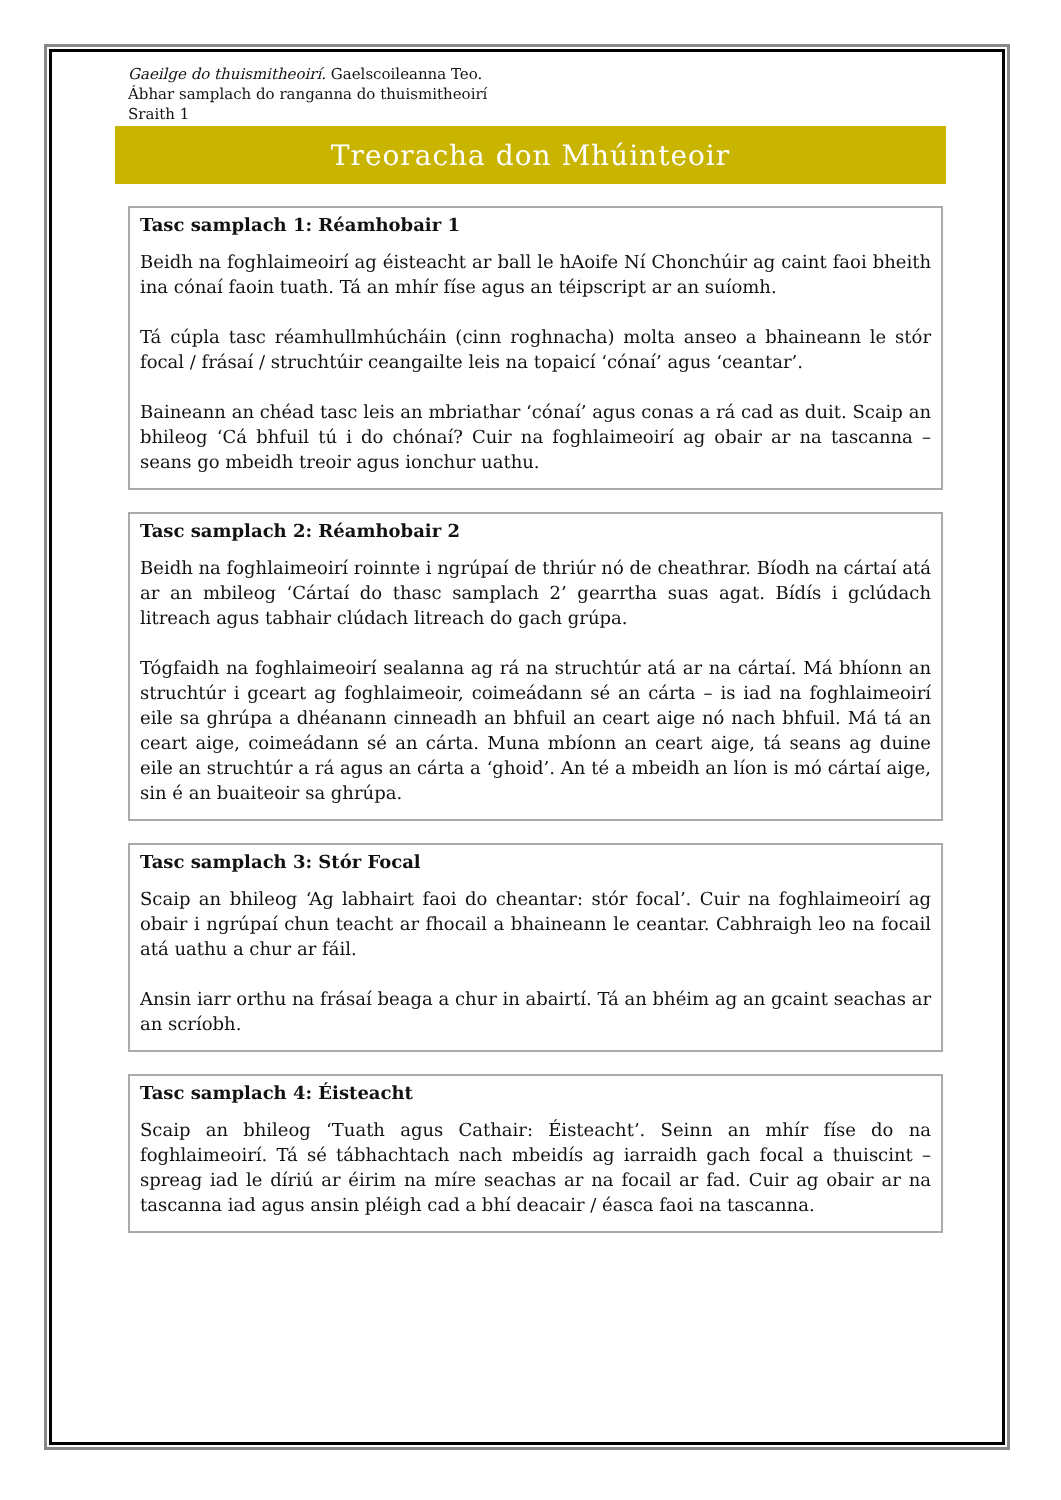Gaeilge do thuismitheoirí. Gaelscoileanna Teo.
Ábhar samplach do ranganna do thuismitheoirí
Sraith 1
Treoracha don Mhúinteoir
Tasc samplach 1: Réamhobair 1
Beidh na foghlaimeoirí ag éisteacht ar ball le hAoife Ní Chonchúir ag caint faoi bheith ina cónaí faoin tuath. Tá an mhír físe agus an téipscript ar an suíomh.
Tá cúpla tasc réamhullmhúcháin (cinn roghnacha) molta anseo a bhaineann le stór focal / frásaí / struchtúir ceangailte leis na topaicí ‘cónaí’ agus ‘ceantar’.
Baineann an chéad tasc leis an mbriathar ‘cónaí’ agus conas a rá cad as duit. Scaip an bhileog ‘Cá bhfuil tú i do chónaí? Cuir na foghlaimeoirí ag obair ar na tascanna – seans go mbeidh treoir agus ionchur uathu.
Tasc samplach 2: Réamhobair 2
Beidh na foghlaimeoirí roinnte i ngrúpaí de thriúr nó de cheathrar. Bíodh na cártaí atá ar an mbileog ‘Cártaí do thasc samplach 2’ gearrtha suas agat. Bídís i gclúdach litreach agus tabhair clúdach litreach do gach grúpa.
Tógfaidh na foghlaimeoirí sealanna ag rá na struchtúr atá ar na cártaí. Má bhíonn an struchtúr i gceart ag foghlaimeoir, coimeádann sé an cárta – is iad na foghlaimeoirí eile sa ghrúpa a dhéanann cinneadh an bhfuil an ceart aige nó nach bhfuil. Má tá an ceart aige, coimeádann sé an cárta. Muna mbíonn an ceart aige, tá seans ag duine eile an struchtúr a rá agus an cárta a ‘ghoid’. An té a mbeidh an líon is mó cártaí aige, sin é an buaiteoir sa ghrúpa.
Tasc samplach 3: Stór Focal
Scaip an bhileog ‘Ag labhairt faoi do cheantar: stór focal’. Cuir na foghlaimeoirí ag obair i ngrúpaí chun teacht ar fhocail a bhaineann le ceantar. Cabhraigh leo na focail atá uathu a chur ar fáil.
Ansin iarr orthu na frásaí beaga a chur in abairtí. Tá an bhéim ag an gcaint seachas ar an scríobh.
Tasc samplach 4: Éisteacht
Scaip an bhileog ‘Tuath agus Cathair: Éisteacht’. Seinn an mhír físe do na foghlaimeoirí. Tá sé tábhachtach nach mbeidís ag iarraidh gach focal a thuiscint – spreag iad le díriú ar éirim na míre seachas ar na focail ar fad. Cuir ag obair ar na tascanna iad agus ansin pléigh cad a bhí deacair / éasca faoi na tascanna.